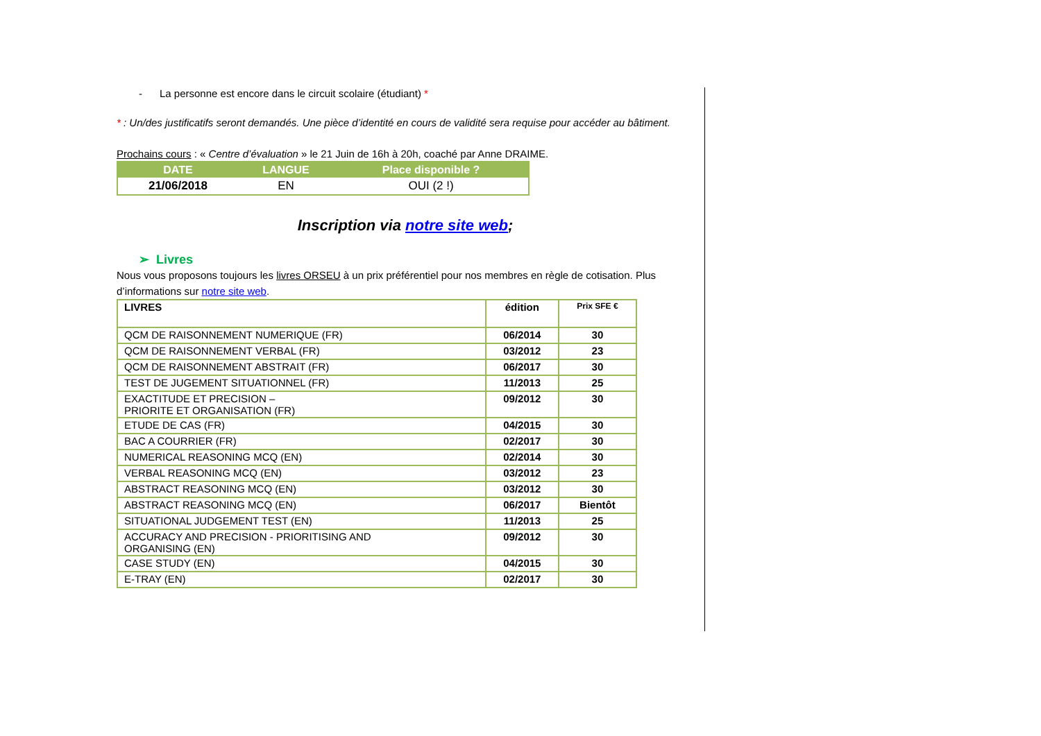- La personne est encore dans le circuit scolaire (étudiant) *
* : Un/des justificatifs seront demandés. Une pièce d’identité en cours de validité sera requise pour accéder au bâtiment.
Prochains cours : « Centre d’évaluation » le 21 Juin de 16h à 20h, coaché par Anne DRAIME.
| DATE | LANGUE | Place disponible ? |
| --- | --- | --- |
| 21/06/2018 | EN | OUI (2 !) |
Inscription via notre site web;
➢ Livres
Nous vous proposons toujours les livres ORSEU à un prix préférentiel pour nos membres en règle de cotisation. Plus d’informations sur notre site web.
| LIVRES | édition | Prix SFE € |
| --- | --- | --- |
| QCM DE RAISONNEMENT NUMERIQUE (FR) | 06/2014 | 30 |
| QCM DE RAISONNEMENT VERBAL (FR) | 03/2012 | 23 |
| QCM DE RAISONNEMENT ABSTRAIT (FR) | 06/2017 | 30 |
| TEST DE JUGEMENT SITUATIONNEL (FR) | 11/2013 | 25 |
| EXACTITUDE ET PRECISION – PRIORITE ET ORGANISATION (FR) | 09/2012 | 30 |
| ETUDE DE CAS (FR) | 04/2015 | 30 |
| BAC A COURRIER (FR) | 02/2017 | 30 |
| NUMERICAL REASONING MCQ (EN) | 02/2014 | 30 |
| VERBAL REASONING MCQ (EN) | 03/2012 | 23 |
| ABSTRACT REASONING MCQ (EN) | 03/2012 | 30 |
| ABSTRACT REASONING MCQ (EN) | 06/2017 | Bientôt |
| SITUATIONAL JUDGEMENT TEST (EN) | 11/2013 | 25 |
| ACCURACY AND PRECISION - PRIORITISING AND ORGANISING (EN) | 09/2012 | 30 |
| CASE STUDY (EN) | 04/2015 | 30 |
| E-TRAY (EN) | 02/2017 | 30 |